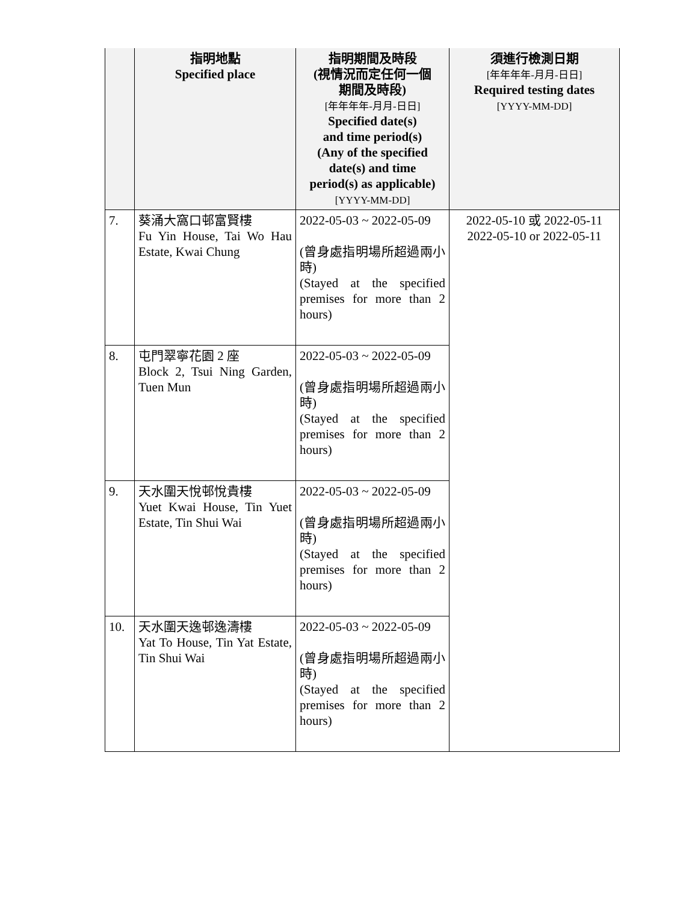| | 指明地點 Specified place | 指明期間及時段 (視情況而定任何一個 期間及時段) [年年年年-月月-日日] Specified date(s) and time period(s) (Any of the specified date(s) and time period(s) as applicable) [YYYY-MM-DD] | 須進行檢測日期 [年年年年-月月-日日] Required testing dates [YYYY-MM-DD] |
| --- | --- | --- | --- |
| 7. | 葵涌大窩口邨富賢樓 Fu Yin House, Tai Wo Hau Estate, Kwai Chung | 2022-05-03 ~ 2022-05-09 (曾身處指明場所超過兩小時) (Stayed at the specified premises for more than 2 hours) | 2022-05-10 或 2022-05-11 2022-05-10 or 2022-05-11 |
| 8. | 屯門翠寧花園 2 座 Block 2, Tsui Ning Garden, Tuen Mun | 2022-05-03 ~ 2022-05-09 (曾身處指明場所超過兩小時) (Stayed at the specified premises for more than 2 hours) | |
| 9. | 天水圍天悅邨悅貴樓 Yuet Kwai House, Tin Yuet Estate, Tin Shui Wai | 2022-05-03 ~ 2022-05-09 (曾身處指明場所超過兩小時) (Stayed at the specified premises for more than 2 hours) | |
| 10. | 天水圍天逸邨逸濤樓 Yat To House, Tin Yat Estate, Tin Shui Wai | 2022-05-03 ~ 2022-05-09 (曾身處指明場所超過兩小時) (Stayed at the specified premises for more than 2 hours) | |